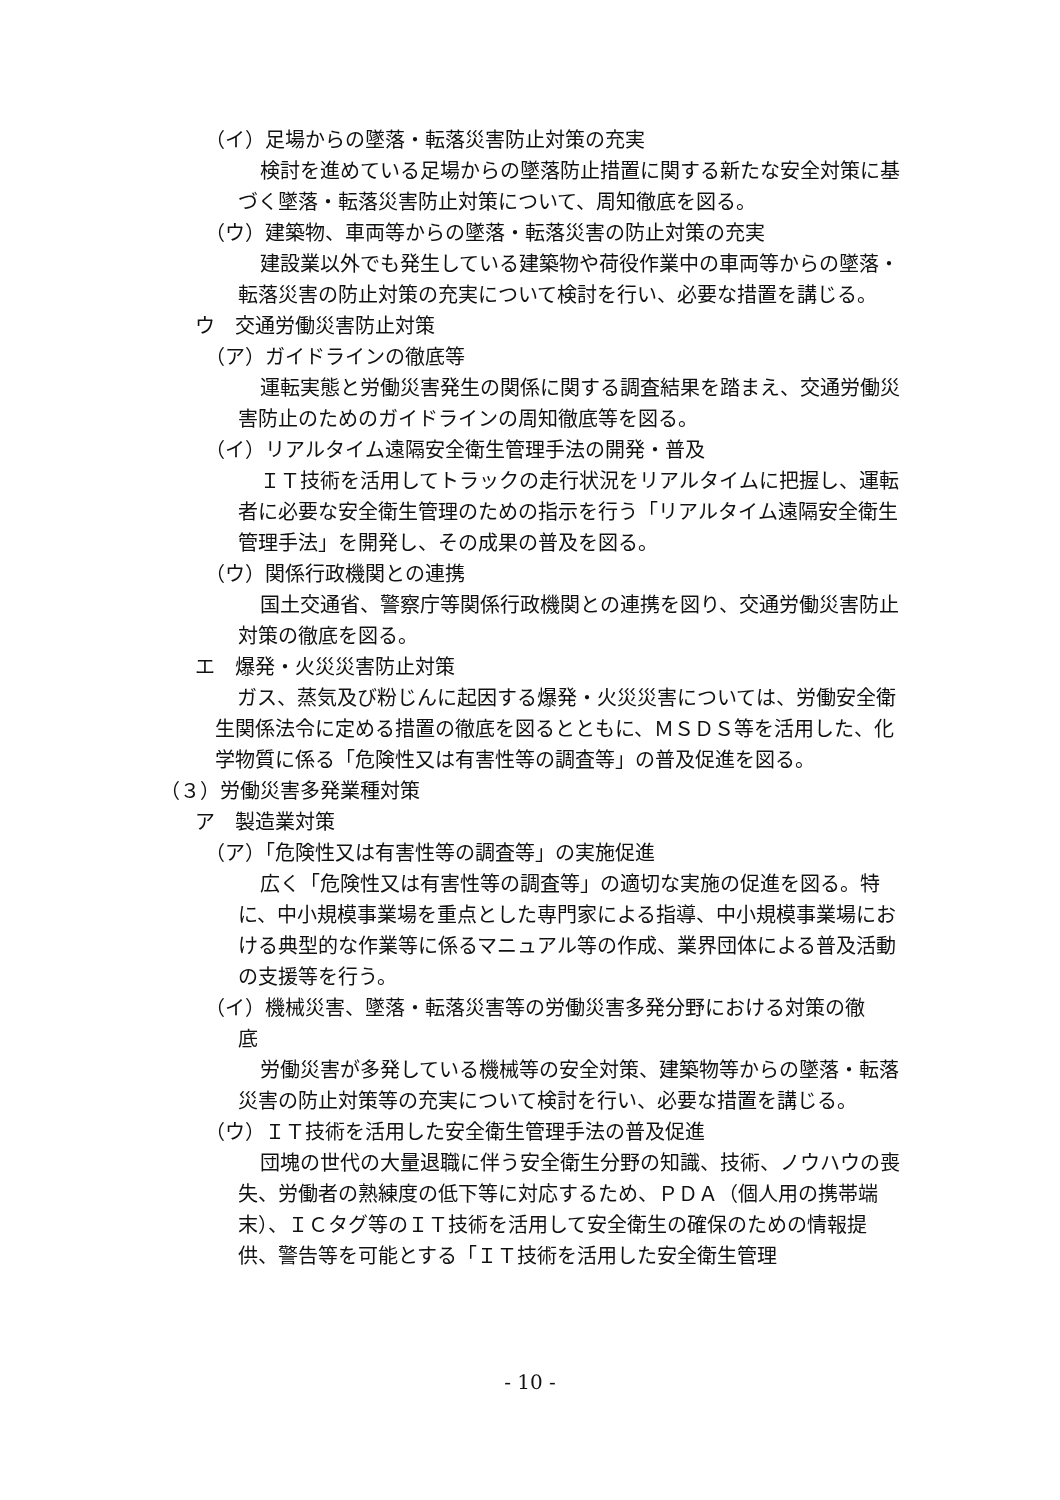（イ）足場からの墜落・転落災害防止対策の充実
検討を進めている足場からの墜落防止措置に関する新たな安全対策に基づく墜落・転落災害防止対策について、周知徹底を図る。
（ウ）建築物、車両等からの墜落・転落災害の防止対策の充実
建設業以外でも発生している建築物や荷役作業中の車両等からの墜落・転落災害の防止対策の充実について検討を行い、必要な措置を講じる。
ウ　交通労働災害防止対策
（ア）ガイドラインの徹底等
運転実態と労働災害発生の関係に関する調査結果を踏まえ、交通労働災害防止のためのガイドラインの周知徹底等を図る。
（イ）リアルタイム遠隔安全衛生管理手法の開発・普及
ＩＴ技術を活用してトラックの走行状況をリアルタイムに把握し、運転者に必要な安全衛生管理のための指示を行う「リアルタイム遠隔安全衛生管理手法」を開発し、その成果の普及を図る。
（ウ）関係行政機関との連携
国土交通省、警察庁等関係行政機関との連携を図り、交通労働災害防止対策の徹底を図る。
エ　爆発・火災災害防止対策
ガス、蒸気及び粉じんに起因する爆発・火災災害については、労働安全衛生関係法令に定める措置の徹底を図るとともに、ＭＳＤＳ等を活用した、化学物質に係る「危険性又は有害性等の調査等」の普及促進を図る。
（３）労働災害多発業種対策
ア　製造業対策
（ア）「危険性又は有害性等の調査等」の実施促進
広く「危険性又は有害性等の調査等」の適切な実施の促進を図る。特に、中小規模事業場を重点とした専門家による指導、中小規模事業場における典型的な作業等に係るマニュアル等の作成、業界団体による普及活動の支援等を行う。
（イ）機械災害、墜落・転落災害等の労働災害多発分野における対策の徹
底
労働災害が多発している機械等の安全対策、建築物等からの墜落・転落災害の防止対策等の充実について検討を行い、必要な措置を講じる。
（ウ）ＩＴ技術を活用した安全衛生管理手法の普及促進
団塊の世代の大量退職に伴う安全衛生分野の知識、技術、ノウハウの喪失、労働者の熟練度の低下等に対応するため、ＰＤＡ（個人用の携帯端末）、ＩＣタグ等のＩＴ技術を活用して安全衛生の確保のための情報提供、警告等を可能とする「ＩＴ技術を活用した安全衛生管理
- 10 -